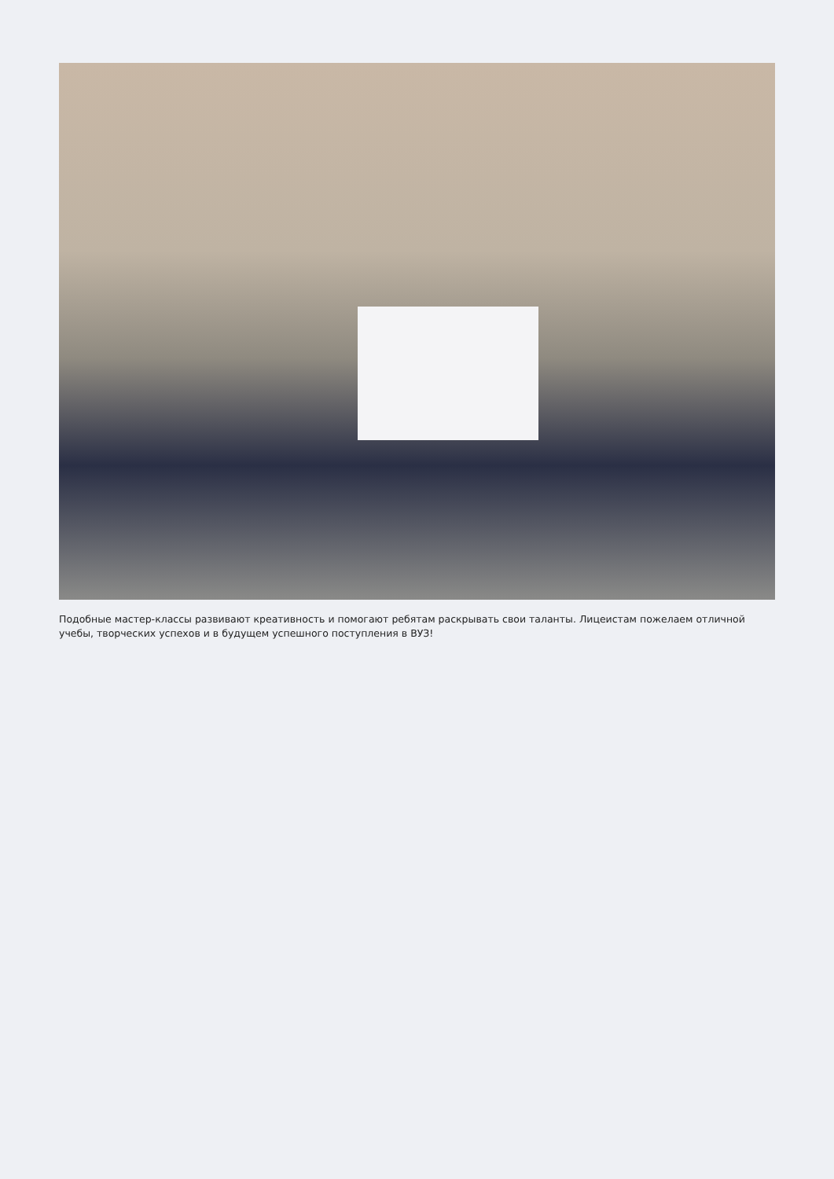Подобные мастер-классы развивают креативность и помогают ребятам раскрывать свои таланты. Лицеистам пожелаем отличной учебы, творческих успехов и в будущем успешного поступления в ВУЗ!